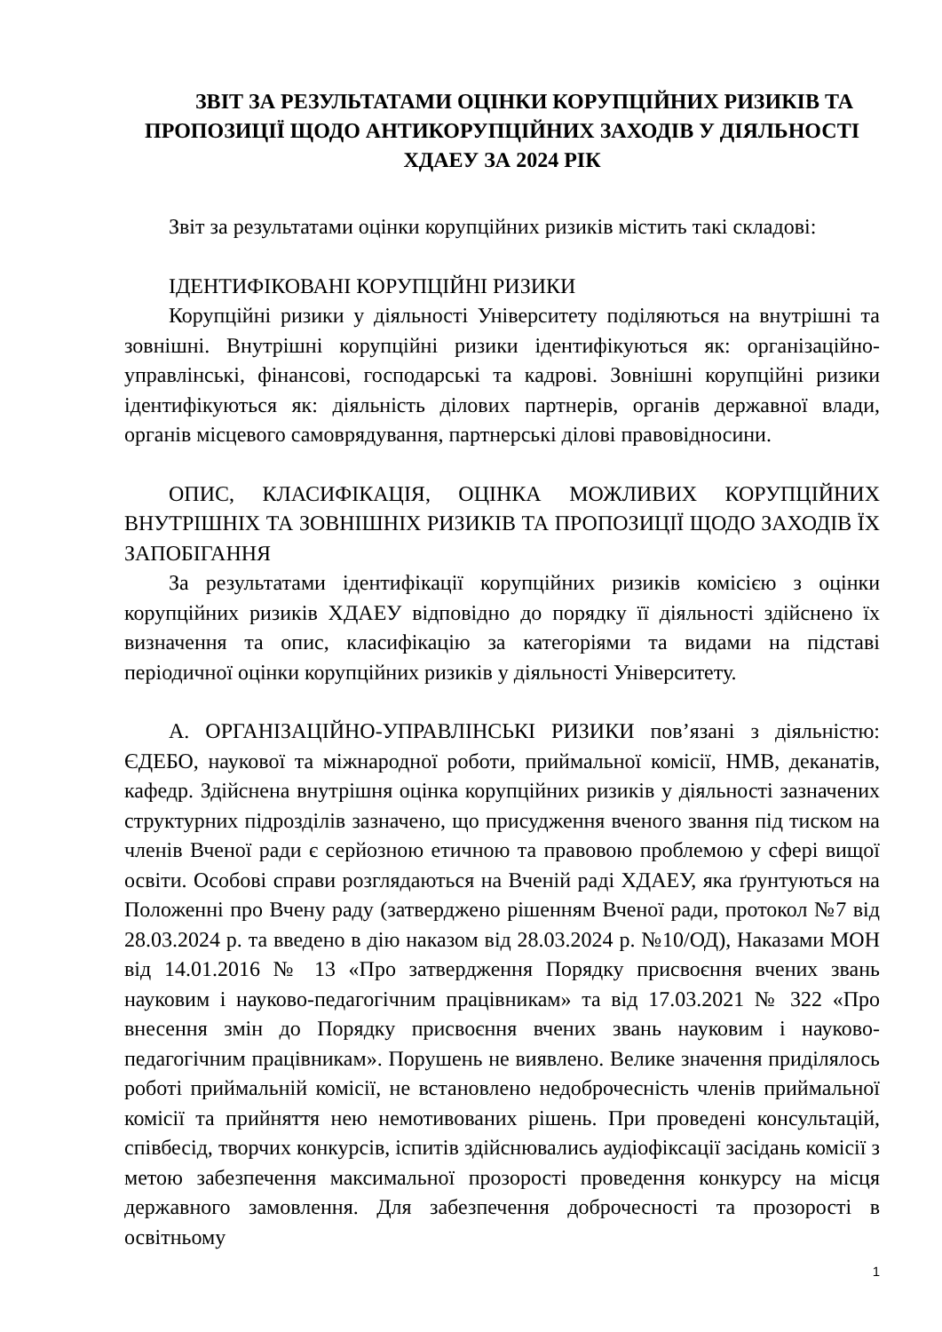ЗВІТ ЗА РЕЗУЛЬТАТАМИ ОЦІНКИ КОРУПЦІЙНИХ РИЗИКІВ ТА ПРОПОЗИЦІЇ ЩОДО АНТИКОРУПЦІЙНИХ ЗАХОДІВ У ДІЯЛЬНОСТІ ХДАЕУ ЗА 2024 РІК
Звіт за результатами оцінки корупційних ризиків містить такі складові:
ІДЕНТИФІКОВАНІ КОРУПЦІЙНІ РИЗИКИ
Корупційні ризики у діяльності Університету поділяються на внутрішні та зовнішні. Внутрішні корупційні ризики ідентифікуються як: організаційно-управлінські, фінансові, господарські та кадрові. Зовнішні корупційні ризики ідентифікуються як: діяльність ділових партнерів, органів державної влади, органів місцевого самоврядування, партнерські ділові правовідносини.
ОПИС, КЛАСИФІКАЦІЯ, ОЦІНКА МОЖЛИВИХ КОРУПЦІЙНИХ ВНУТРІШНІХ ТА ЗОВНІШНІХ РИЗИКІВ ТА ПРОПОЗИЦІЇ ЩОДО ЗАХОДІВ ЇХ ЗАПОБІГАННЯ
За результатами ідентифікації корупційних ризиків комісією з оцінки корупційних ризиків ХДАЕУ відповідно до порядку її діяльності здійснено їх визначення та опис, класифікацію за категоріями та видами на підставі періодичної оцінки корупційних ризиків у діяльності Університету.
А. ОРГАНІЗАЦІЙНО-УПРАВЛІНСЬКІ РИЗИКИ пов’язані з діяльністю: ЄДЕБО, наукової та міжнародної роботи, приймальної комісії, НМВ, деканатів, кафедр. Здійснена внутрішня оцінка корупційних ризиків у діяльності зазначених структурних підрозділів зазначено, що присудження вченого звання під тиском на членів Вченої ради є серйозною етичною та правовою проблемою у сфері вищої освіти. Особові справи розглядаються на Вченій раді ХДАЕУ, яка ґрунтуються на Положенні про Вчену раду (затверджено рішенням Вченої ради, протокол №7 від 28.03.2024 р. та введено в дію наказом від 28.03.2024 р. №10/ОД), Наказами МОН від 14.01.2016 № 13 «Про затвердження Порядку присвоєння вчених звань науковим і науково-педагогічним працівникам» та від 17.03.2021 № 322 «Про внесення змін до Порядку присвоєння вчених звань науковим і науково-педагогічним працівникам». Порушень не виявлено. Велике значення приділялось роботі приймальній комісії, не встановлено недоброчесність членів приймальної комісії та прийняття нею немотивованих рішень. При проведені консультацій, співбесід, творчих конкурсів, іспитів здійснювались аудіофіксації засідань комісії з метою забезпечення максимальної прозорості проведення конкурсу на місця державного замовлення. Для забезпечення доброчесності та прозорості в освітньому
1